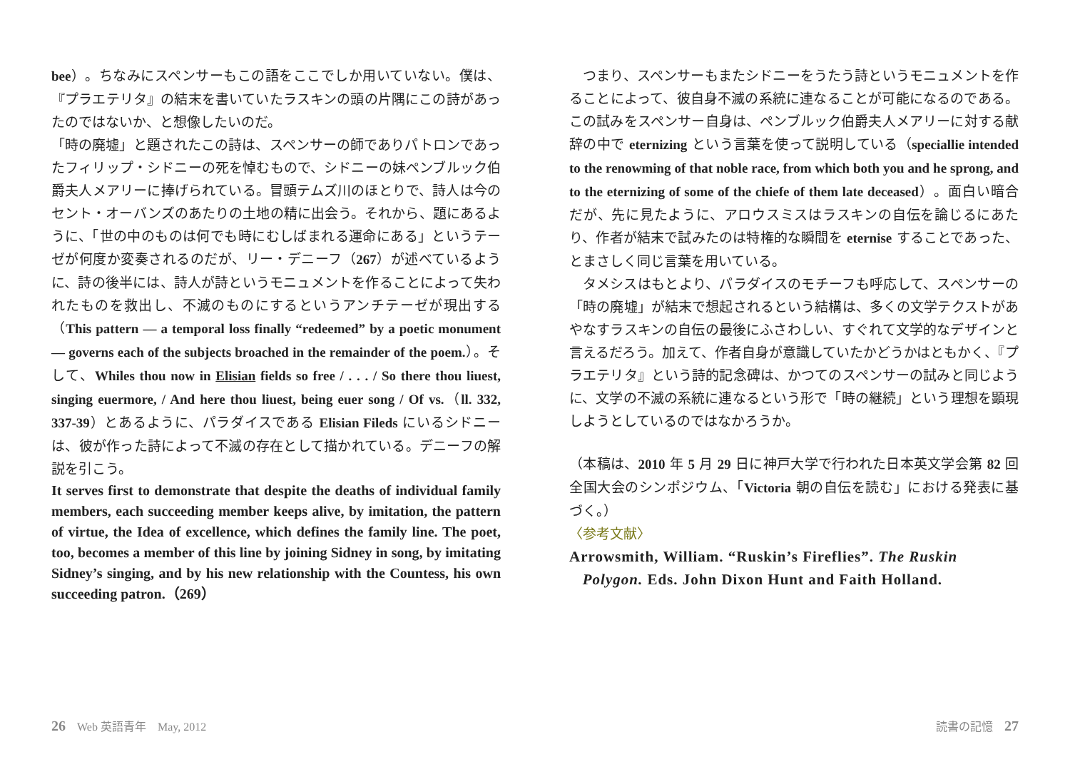bee）。ちなみにスペンサーもこの語をここでしか用いていない。僕は、『プラエテリタ』の結末を書いていたラスキンの頭の片隅にこの詩があったのではないか、と想像したいのだ。
「時の廃墟」と題されたこの詩は、スペンサーの師でありパトロンであったフィリップ・シドニーの死を悼むもので、シドニーの妹ペンブルック伯爵夫人メアリーに捧げられている。冒頭テムズ川のほとりで、詩人は今のセント・オーバンズのあたりの土地の精に出会う。それから、題にあるように、「世の中のものは何でも時にむしばまれる運命にある」というテーゼが何度か変奏されるのだが、リー・デニーフ（267）が述べているように、詩の後半には、詩人が詩というモニュメントを作ることによって失われたものを救出し、不滅のものにするというアンチテーゼが現出する（This pattern — a temporal loss finally “redeemed” by a poetic monument — governs each of the subjects broached in the remainder of the poem.）。そして、Whiles thou now in Elisian fields so free / . . . / So there thou liuest, singing euermore, / And here thou liuest, being euer song / Of vs.（ll. 332, 337-39）とあるように、パラダイスである Elisian Fileds にいるシドニーは、彼が作った詩によって不滅の存在として描かれている。デニーフの解説を引こう。
It serves first to demonstrate that despite the deaths of individual family members, each succeeding member keeps alive, by imitation, the pattern of virtue, the Idea of excellence, which defines the family line. The poet, too, becomes a member of this line by joining Sidney in song, by imitating Sidney’s singing, and by his new relationship with the Countess, his own succeeding patron.（269）
　つまり、スペンサーもまたシドニーをうたう詩というモニュメントを作ることによって、彼自身不滅の系統に連なることが可能になるのである。この試みをスペンサー自身は、ペンブルック伯爵夫人メアリーに対する献辞の中で eternizing という言葉を使って説明している（speciallie intended to the renowming of that noble race, from which both you and he sprong, and to the eternizing of some of the chiefe of them late deceased）。面白い暗合だが、先に見たように、アロウスミスはラスキンの自伝を論じるにあたり、作者が結末で試みたのは特権的な瞬間を eternise することであった、とまさしく同じ言葉を用いている。
　タメシスはもとより、パラダイスのモチーフも呼応して、スペンサーの「時の廃墟」が結末で想起されるという結構は、多くの文学テクストがあやなすラスキンの自伝の最後にふさわしい、すぐれて文学的なデザインと言えるだろう。加えて、作者自身が意識していたかどうかはともかく、『プラエテリタ』という詩的記念碑は、かつてのスペンサーの試みと同じように、文学の不滅の系統に連なるという形で「時の継続」という理想を顕現しようとしているのではなかろうか。
（本稿は、2010 年 5 月 29 日に神戸大学で行われた日本英文学会第 82 回全国大会のシンポジウム、「Victoria 朝の自伝を読む」における発表に基づく。）
〈参考文献〉
Arrowsmith, William. “Ruskin’s Fireflies”. The Ruskin
Polygon. Eds. John Dixon Hunt and Faith Holland.
26　Web 英語青年　May, 2012 読書の記憶　27